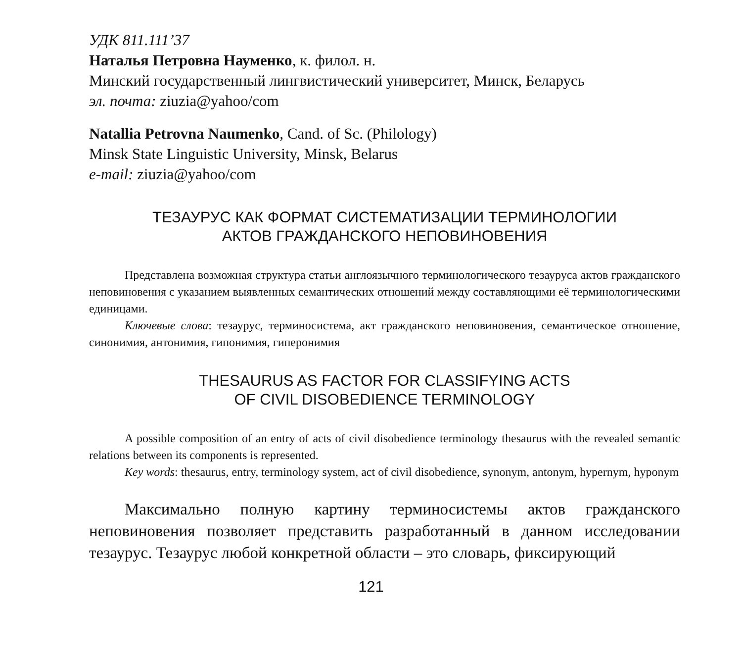УДК 811.111’37
Наталья Петровна Науменко, к. филол. н.
Минский государственный лингвистический университет, Минск, Беларусь
эл. почта: ziuzia@yahoo/com
Natallia Petrovna Naumenko, Cand. of Sc. (Philology)
Minsk State Linguistic University, Minsk, Belarus
e-mail: ziuzia@yahoo/com
ТЕЗАУРУС КАК ФОРМАТ СИСТЕМАТИЗАЦИИ ТЕРМИНОЛОГИИ
АКТОВ ГРАЖДАНСКОГО НЕПОВИНОВЕНИЯ
Представлена возможная структура статьи англоязычного терминологического тезауруса актов гражданского неповиновения с указанием выявленных семантических отношений между составляющими её терминологическими единицами.
Ключевые слова: тезаурус, терминосистема, акт гражданского неповиновения, семантическое отношение, синонимия, антонимия, гипонимия, гиперонимия
THESAURUS AS FACTOR FOR CLASSIFYING ACTS
OF CIVIL DISOBEDIENCE TERMINOLOGY
A possible composition of an entry of acts of civil disobedience terminology thesaurus with the revealed semantic relations between its components is represented.
Key words: thesaurus, entry, terminology system, act of civil disobedience, synonym, antonym, hypernym, hyponym
Максимально полную картину терминосистемы актов гражданского неповиновения позволяет представить разработанный в данном исследовании тезаурус. Тезаурус любой конкретной области – это словарь, фиксирующий
121